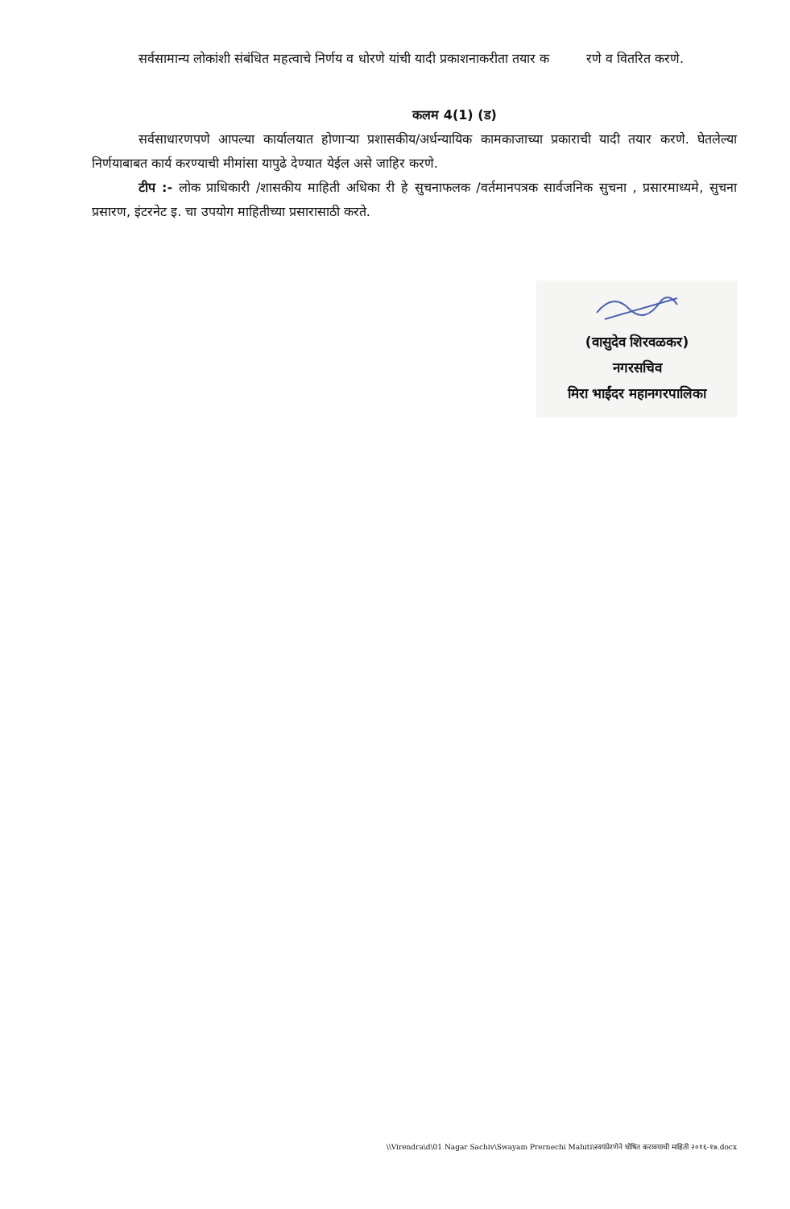सर्वसामान्य लोकांशी संबंधित महत्वाचे निर्णय व धोरणे यांची यादी प्रकाशनाकरीता तयार क रणे व वितरित करणे.
कलम 4(1) (ड)
सर्वसाधारणपणे आपल्या कार्यालयात होणाऱ्या प्रशासकीय/अर्धन्यायिक कामकाजाच्या प्रकाराची यादी तयार करणे. घेतलेल्या निर्णयाबाबत कार्य करण्याची मीमांसा यापुढे देण्यात येईल असे जाहिर करणे.
टीप :- लोक प्राधिकारी /शासकीय माहिती अधिका री हे सुचनाफलक /वर्तमानपत्रक सार्वजनिक सुचना , प्रसारमाध्यमे, सुचना प्रसारण, इंटरनेट इ. चा उपयोग माहितीच्या प्रसारासाठी करते.
(वासुदेव शिरवळकर)
नगरसचिव
मिरा भाईंदर महानगरपालिका
\\Virendra\d\01 Nagar Sachiv\Swayam Prernechi Mahiti\स्वयंप्रेरणेने घोषित करावयाची माहिती २०१६-१७.docx